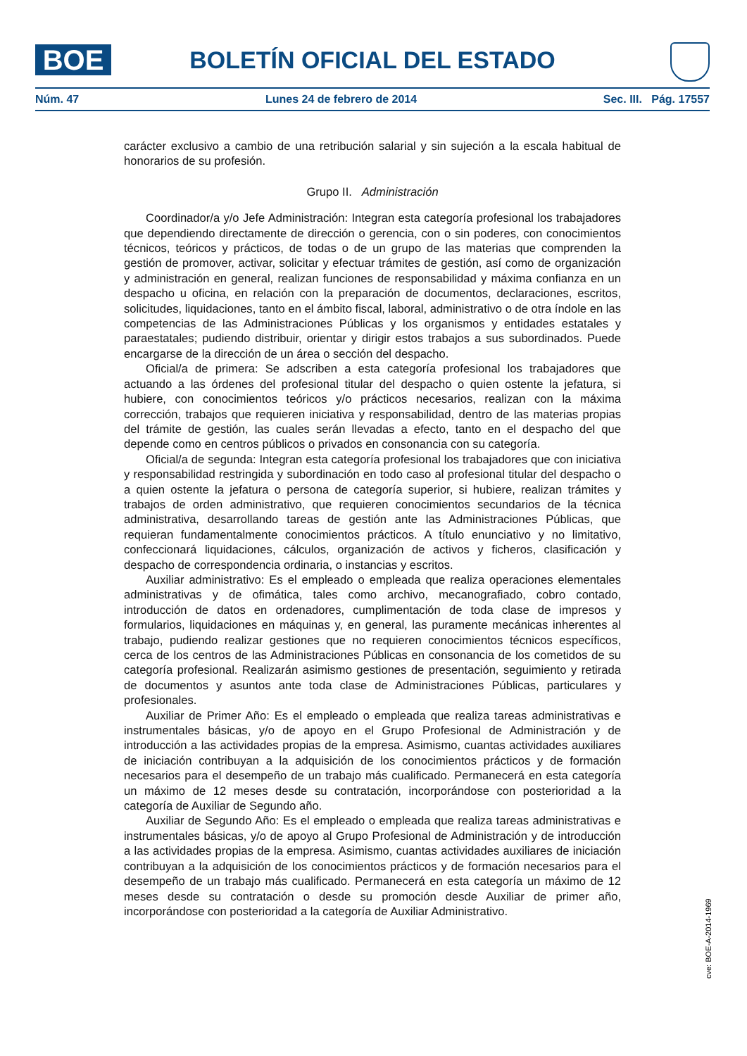BOE BOLETÍN OFICIAL DEL ESTADO
Núm. 47 Lunes 24 de febrero de 2014 Sec. III. Pág. 17557
carácter exclusivo a cambio de una retribución salarial y sin sujeción a la escala habitual de honorarios de su profesión.
Grupo II. Administración
Coordinador/a y/o Jefe Administración: Integran esta categoría profesional los trabajadores que dependiendo directamente de dirección o gerencia, con o sin poderes, con conocimientos técnicos, teóricos y prácticos, de todas o de un grupo de las materias que comprenden la gestión de promover, activar, solicitar y efectuar trámites de gestión, así como de organización y administración en general, realizan funciones de responsabilidad y máxima confianza en un despacho u oficina, en relación con la preparación de documentos, declaraciones, escritos, solicitudes, liquidaciones, tanto en el ámbito fiscal, laboral, administrativo o de otra índole en las competencias de las Administraciones Públicas y los organismos y entidades estatales y paraestatales; pudiendo distribuir, orientar y dirigir estos trabajos a sus subordinados. Puede encargarse de la dirección de un área o sección del despacho.
Oficial/a de primera: Se adscriben a esta categoría profesional los trabajadores que actuando a las órdenes del profesional titular del despacho o quien ostente la jefatura, si hubiere, con conocimientos teóricos y/o prácticos necesarios, realizan con la máxima corrección, trabajos que requieren iniciativa y responsabilidad, dentro de las materias propias del trámite de gestión, las cuales serán llevadas a efecto, tanto en el despacho del que depende como en centros públicos o privados en consonancia con su categoría.
Oficial/a de segunda: Integran esta categoría profesional los trabajadores que con iniciativa y responsabilidad restringida y subordinación en todo caso al profesional titular del despacho o a quien ostente la jefatura o persona de categoría superior, si hubiere, realizan trámites y trabajos de orden administrativo, que requieren conocimientos secundarios de la técnica administrativa, desarrollando tareas de gestión ante las Administraciones Públicas, que requieran fundamentalmente conocimientos prácticos. A título enunciativo y no limitativo, confeccionará liquidaciones, cálculos, organización de activos y ficheros, clasificación y despacho de correspondencia ordinaria, o instancias y escritos.
Auxiliar administrativo: Es el empleado o empleada que realiza operaciones elementales administrativas y de ofimática, tales como archivo, mecanografiado, cobro contado, introducción de datos en ordenadores, cumplimentación de toda clase de impresos y formularios, liquidaciones en máquinas y, en general, las puramente mecánicas inherentes al trabajo, pudiendo realizar gestiones que no requieren conocimientos técnicos específicos, cerca de los centros de las Administraciones Públicas en consonancia de los cometidos de su categoría profesional. Realizarán asimismo gestiones de presentación, seguimiento y retirada de documentos y asuntos ante toda clase de Administraciones Públicas, particulares y profesionales.
Auxiliar de Primer Año: Es el empleado o empleada que realiza tareas administrativas e instrumentales básicas, y/o de apoyo en el Grupo Profesional de Administración y de introducción a las actividades propias de la empresa. Asimismo, cuantas actividades auxiliares de iniciación contribuyan a la adquisición de los conocimientos prácticos y de formación necesarios para el desempeño de un trabajo más cualificado. Permanecerá en esta categoría un máximo de 12 meses desde su contratación, incorporándose con posterioridad a la categoría de Auxiliar de Segundo año.
Auxiliar de Segundo Año: Es el empleado o empleada que realiza tareas administrativas e instrumentales básicas, y/o de apoyo al Grupo Profesional de Administración y de introducción a las actividades propias de la empresa. Asimismo, cuantas actividades auxiliares de iniciación contribuyan a la adquisición de los conocimientos prácticos y de formación necesarios para el desempeño de un trabajo más cualificado. Permanecerá en esta categoría un máximo de 12 meses desde su contratación o desde su promoción desde Auxiliar de primer año, incorporándose con posterioridad a la categoría de Auxiliar Administrativo.
cve: BOE-A-2014-1969